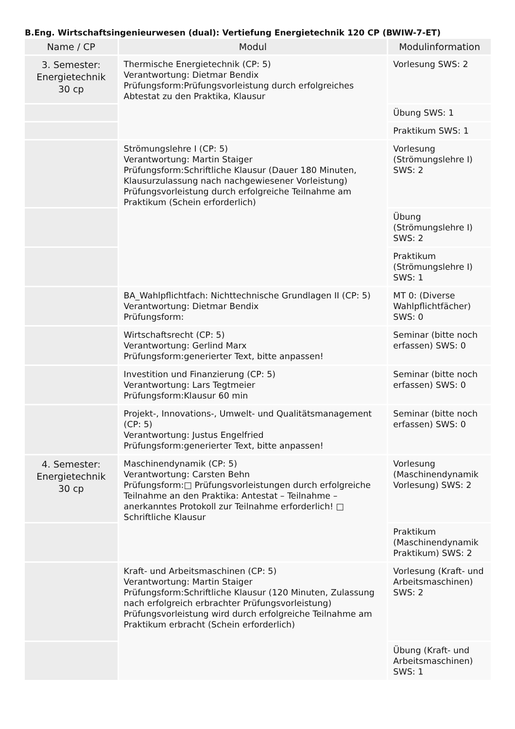B.Eng. Wirtschaftsingenieurwesen (dual): Vertiefung Energietechnik 120 CP (BWIW-7-ET)
| Name / CP | Modul | Modulinformation |
| --- | --- | --- |
| 3. Semester: Energietechnik 30 cp | Thermische Energietechnik (CP: 5) Verantwortung: Dietmar Bendix Prüfungsform:Prüfungsvorleistung durch erfolgreiches Abtestat zu den Praktika, Klausur | Vorlesung SWS: 2 |
| | | Übung SWS: 1 |
| | | Praktikum SWS: 1 |
| | Strömungslehre I (CP: 5) Verantwortung: Martin Staiger Prüfungsform:Schriftliche Klausur (Dauer 180 Minuten, Klausurzulassung nach nachgewiesener Vorleistung) Prüfungsvorleistung durch erfolgreiche Teilnahme am Praktikum (Schein erforderlich) | Vorlesung (Strömungslehre I) SWS: 2 |
| | | Übung (Strömungslehre I) SWS: 2 |
| | | Praktikum (Strömungslehre I) SWS: 1 |
| | BA_Wahlpflichtfach: Nichttechnische Grundlagen II (CP: 5) Verantwortung: Dietmar Bendix Prüfungsform: | MT 0: (Diverse Wahlpflichtfächer) SWS: 0 |
| | Wirtschaftsrecht (CP: 5) Verantwortung: Gerlind Marx Prüfungsform:generierter Text, bitte anpassen! | Seminar (bitte noch erfassen) SWS: 0 |
| | Investition und Finanzierung (CP: 5) Verantwortung: Lars Tegtmeier Prüfungsform:Klausur 60 min | Seminar (bitte noch erfassen) SWS: 0 |
| | Projekt-, Innovations-, Umwelt- und Qualitätsmanagement (CP: 5) Verantwortung: Justus Engelfried Prüfungsform:generierter Text, bitte anpassen! | Seminar (bitte noch erfassen) SWS: 0 |
| 4. Semester: Energietechnik 30 cp | Maschinendynamik (CP: 5) Verantwortung: Carsten Behn Prüfungsform:□ Prüfungsvorleistungen durch erfolgreiche Teilnahme an den Praktika: Antestat – Teilnahme – anerkanntes Protokoll zur Teilnahme erforderlich! □ Schriftliche Klausur | Vorlesung (Maschinendynamik Vorlesung) SWS: 2 |
| | | Praktikum (Maschinendynamik Praktikum) SWS: 2 |
| | Kraft- und Arbeitsmaschinen (CP: 5) Verantwortung: Martin Staiger Prüfungsform:Schriftliche Klausur (120 Minuten, Zulassung nach erfolgreich erbrachter Prüfungsvorleistung) Prüfungsvorleistung wird durch erfolgreiche Teilnahme am Praktikum erbracht (Schein erforderlich) | Vorlesung (Kraft- und Arbeitsmaschinen) SWS: 2 |
| | | Übung (Kraft- und Arbeitsmaschinen) SWS: 1 |